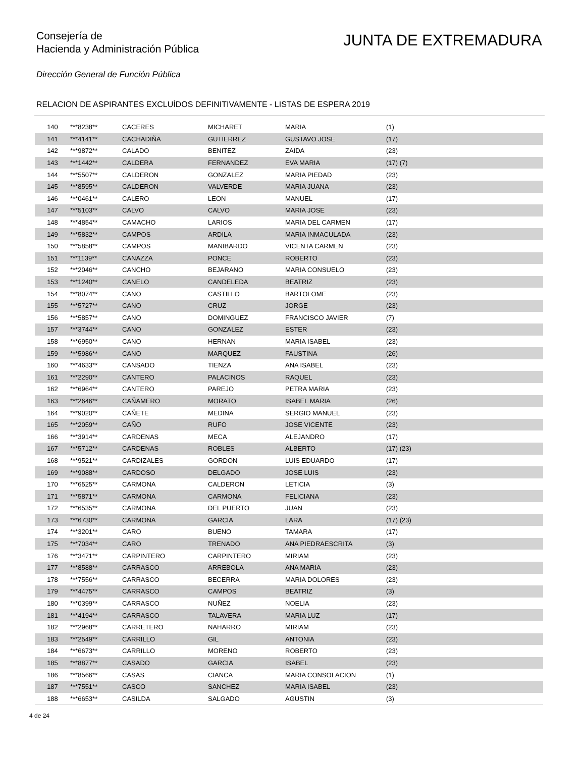Consejería de
Hacienda y Administración Pública
JUNTA DE EXTREMADURA
Dirección General de Función Pública
RELACION DE ASPIRANTES EXCLUÍDOS DEFINITIVAMENTE - LISTAS DE ESPERA 2019
| 140 | ***8238** | CACERES | MICHARET | MARIA | (1) |
| 141 | ***4141** | CACHADIÑA | GUTIERREZ | GUSTAVO JOSE | (17) |
| 142 | ***9872** | CALADO | BENITEZ | ZAIDA | (23) |
| 143 | ***1442** | CALDERA | FERNANDEZ | EVA MARIA | (17) (7) |
| 144 | ***5507** | CALDERON | GONZALEZ | MARIA PIEDAD | (23) |
| 145 | ***8595** | CALDERON | VALVERDE | MARIA JUANA | (23) |
| 146 | ***0461** | CALERO | LEON | MANUEL | (17) |
| 147 | ***5103** | CALVO | CALVO | MARIA JOSE | (23) |
| 148 | ***4854** | CAMACHO | LARIOS | MARIA DEL CARMEN | (17) |
| 149 | ***5832** | CAMPOS | ARDILA | MARIA INMACULADA | (23) |
| 150 | ***5858** | CAMPOS | MANIBARDO | VICENTA CARMEN | (23) |
| 151 | ***1139** | CANAZZA | PONCE | ROBERTO | (23) |
| 152 | ***2046** | CANCHO | BEJARANO | MARIA CONSUELO | (23) |
| 153 | ***1240** | CANELO | CANDELEDA | BEATRIZ | (23) |
| 154 | ***8074** | CANO | CASTILLO | BARTOLOME | (23) |
| 155 | ***5727** | CANO | CRUZ | JORGE | (23) |
| 156 | ***5857** | CANO | DOMINGUEZ | FRANCISCO JAVIER | (7) |
| 157 | ***3744** | CANO | GONZALEZ | ESTER | (23) |
| 158 | ***6950** | CANO | HERNAN | MARIA ISABEL | (23) |
| 159 | ***5986** | CANO | MARQUEZ | FAUSTINA | (26) |
| 160 | ***4633** | CANSADO | TIENZA | ANA ISABEL | (23) |
| 161 | ***2290** | CANTERO | PALACINOS | RAQUEL | (23) |
| 162 | ***6964** | CANTERO | PAREJO | PETRA MARIA | (23) |
| 163 | ***2646** | CAÑAMERO | MORATO | ISABEL MARIA | (26) |
| 164 | ***9020** | CAÑETE | MEDINA | SERGIO MANUEL | (23) |
| 165 | ***2059** | CAÑO | RUFO | JOSE VICENTE | (23) |
| 166 | ***3914** | CARDENAS | MECA | ALEJANDRO | (17) |
| 167 | ***5712** | CARDENAS | ROBLES | ALBERTO | (17) (23) |
| 168 | ***9521** | CARDIZALES | GORDON | LUIS EDUARDO | (17) |
| 169 | ***9088** | CARDOSO | DELGADO | JOSE LUIS | (23) |
| 170 | ***6525** | CARMONA | CALDERON | LETICIA | (3) |
| 171 | ***5871** | CARMONA | CARMONA | FELICIANA | (23) |
| 172 | ***6535** | CARMONA | DEL PUERTO | JUAN | (23) |
| 173 | ***6730** | CARMONA | GARCIA | LARA | (17) (23) |
| 174 | ***3201** | CARO | BUENO | TAMARA | (17) |
| 175 | ***7034** | CARO | TRENADO | ANA PIEDRAESCRITA | (3) |
| 176 | ***3471** | CARPINTERO | CARPINTERO | MIRIAM | (23) |
| 177 | ***8588** | CARRASCO | ARREBOLA | ANA MARIA | (23) |
| 178 | ***7556** | CARRASCO | BECERRA | MARIA DOLORES | (23) |
| 179 | ***4475** | CARRASCO | CAMPOS | BEATRIZ | (3) |
| 180 | ***0399** | CARRASCO | NUÑEZ | NOELIA | (23) |
| 181 | ***4194** | CARRASCO | TALAVERA | MARIA LUZ | (17) |
| 182 | ***2968** | CARRETERO | NAHARRO | MIRIAM | (23) |
| 183 | ***2549** | CARRILLO | GIL | ANTONIA | (23) |
| 184 | ***6673** | CARRILLO | MORENO | ROBERTO | (23) |
| 185 | ***8877** | CASADO | GARCIA | ISABEL | (23) |
| 186 | ***8566** | CASAS | CIANCA | MARIA CONSOLACION | (1) |
| 187 | ***7551** | CASCO | SANCHEZ | MARIA ISABEL | (23) |
| 188 | ***6653** | CASILDA | SALGADO | AGUSTIN | (3) |
4 de 24